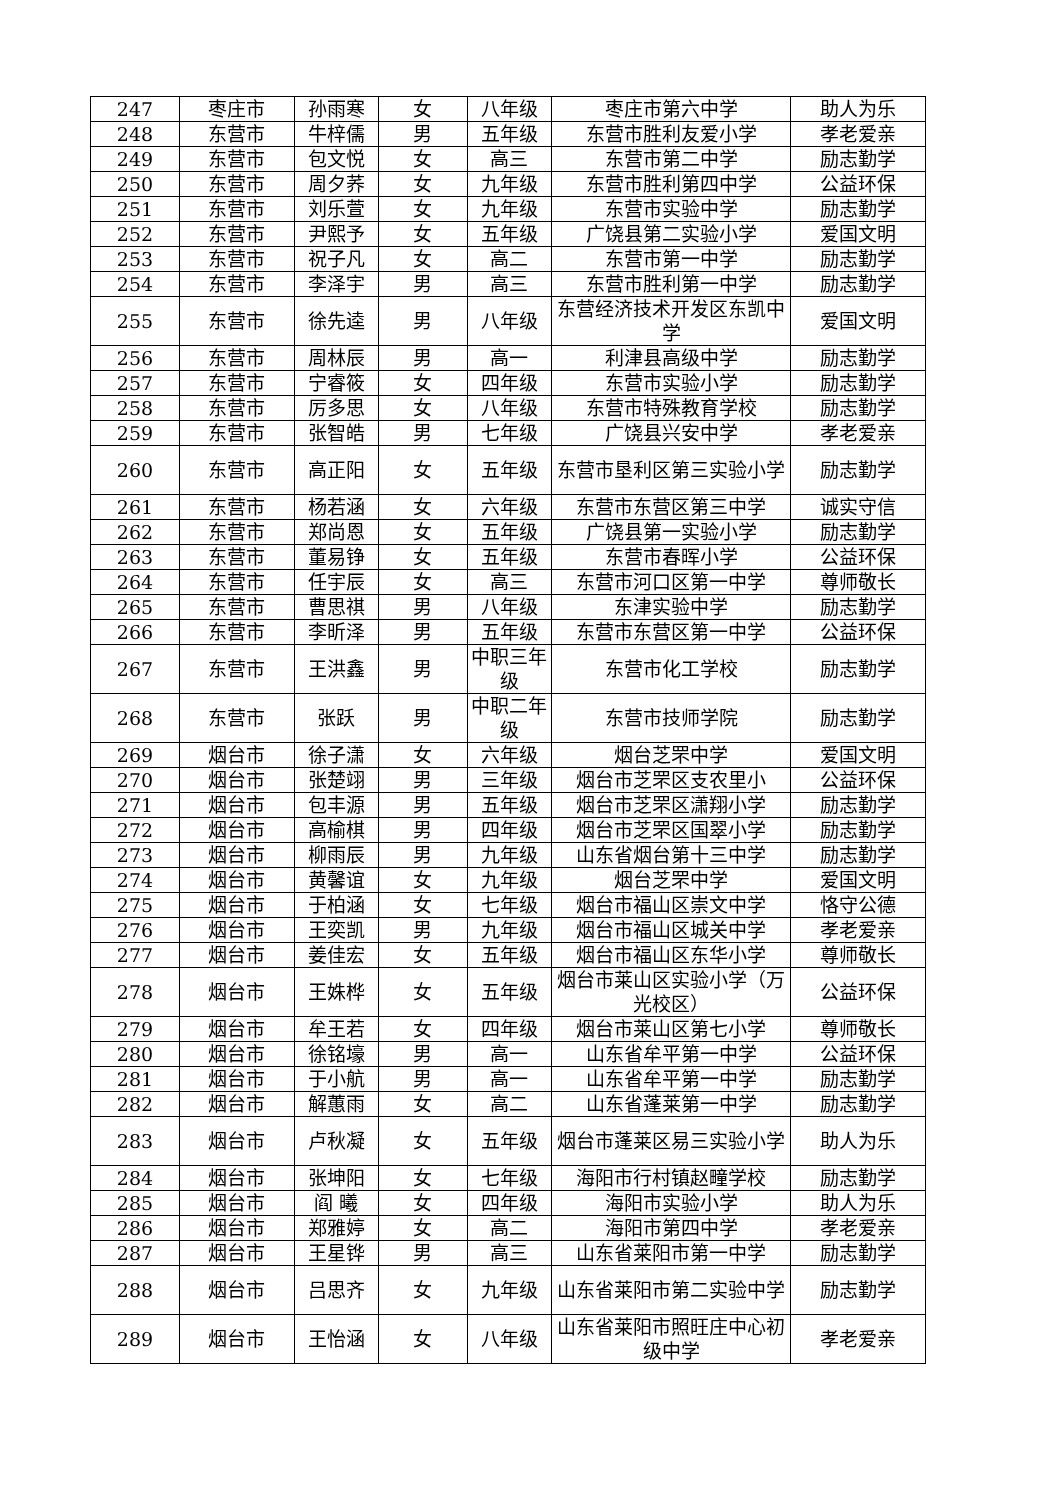| 247 | 枣庄市 | 孙雨寒 | 女 | 八年级 | 枣庄市第六中学 | 助人为乐 |
| 248 | 东营市 | 牛梓儒 | 男 | 五年级 | 东营市胜利友爱小学 | 孝老爱亲 |
| 249 | 东营市 | 包文悦 | 女 | 高三 | 东营市第二中学 | 励志勤学 |
| 250 | 东营市 | 周夕荞 | 女 | 九年级 | 东营市胜利第四中学 | 公益环保 |
| 251 | 东营市 | 刘乐萱 | 女 | 九年级 | 东营市实验中学 | 励志勤学 |
| 252 | 东营市 | 尹熙予 | 女 | 五年级 | 广饶县第二实验小学 | 爱国文明 |
| 253 | 东营市 | 祝子凡 | 女 | 高二 | 东营市第一中学 | 励志勤学 |
| 254 | 东营市 | 李泽宇 | 男 | 高三 | 东营市胜利第一中学 | 励志勤学 |
| 255 | 东营市 | 徐先逵 | 男 | 八年级 | 东营经济技术开发区东凯中学 | 爱国文明 |
| 256 | 东营市 | 周林辰 | 男 | 高一 | 利津县高级中学 | 励志勤学 |
| 257 | 东营市 | 宁睿筱 | 女 | 四年级 | 东营市实验小学 | 励志勤学 |
| 258 | 东营市 | 厉多思 | 女 | 八年级 | 东营市特殊教育学校 | 励志勤学 |
| 259 | 东营市 | 张智皓 | 男 | 七年级 | 广饶县兴安中学 | 孝老爱亲 |
| 260 | 东营市 | 高正阳 | 女 | 五年级 | 东营市垦利区第三实验小学 | 励志勤学 |
| 261 | 东营市 | 杨若涵 | 女 | 六年级 | 东营市东营区第三中学 | 诚实守信 |
| 262 | 东营市 | 郑尚恩 | 女 | 五年级 | 广饶县第一实验小学 | 励志勤学 |
| 263 | 东营市 | 董易铮 | 女 | 五年级 | 东营市春晖小学 | 公益环保 |
| 264 | 东营市 | 任宇辰 | 女 | 高三 | 东营市河口区第一中学 | 尊师敬长 |
| 265 | 东营市 | 曹思祺 | 男 | 八年级 | 东津实验中学 | 励志勤学 |
| 266 | 东营市 | 李昕泽 | 男 | 五年级 | 东营市东营区第一中学 | 公益环保 |
| 267 | 东营市 | 王洪鑫 | 男 | 中职三年级 | 东营市化工学校 | 励志勤学 |
| 268 | 东营市 | 张跃 | 男 | 中职二年级 | 东营市技师学院 | 励志勤学 |
| 269 | 烟台市 | 徐子潇 | 女 | 六年级 | 烟台芝罘中学 | 爱国文明 |
| 270 | 烟台市 | 张楚翊 | 男 | 三年级 | 烟台市芝罘区支农里小 | 公益环保 |
| 271 | 烟台市 | 包丰源 | 男 | 五年级 | 烟台市芝罘区潇翔小学 | 励志勤学 |
| 272 | 烟台市 | 高榆棋 | 男 | 四年级 | 烟台市芝罘区国翠小学 | 励志勤学 |
| 273 | 烟台市 | 柳雨辰 | 男 | 九年级 | 山东省烟台第十三中学 | 励志勤学 |
| 274 | 烟台市 | 黄馨谊 | 女 | 九年级 | 烟台芝罘中学 | 爱国文明 |
| 275 | 烟台市 | 于柏涵 | 女 | 七年级 | 烟台市福山区崇文中学 | 恪守公德 |
| 276 | 烟台市 | 王奕凯 | 男 | 九年级 | 烟台市福山区城关中学 | 孝老爱亲 |
| 277 | 烟台市 | 姜佳宏 | 女 | 五年级 | 烟台市福山区东华小学 | 尊师敬长 |
| 278 | 烟台市 | 王姝桦 | 女 | 五年级 | 烟台市莱山区实验小学（万光校区） | 公益环保 |
| 279 | 烟台市 | 牟王若 | 女 | 四年级 | 烟台市莱山区第七小学 | 尊师敬长 |
| 280 | 烟台市 | 徐铭壕 | 男 | 高一 | 山东省牟平第一中学 | 公益环保 |
| 281 | 烟台市 | 于小航 | 男 | 高一 | 山东省牟平第一中学 | 励志勤学 |
| 282 | 烟台市 | 解蕙雨 | 女 | 高二 | 山东省蓬莱第一中学 | 励志勤学 |
| 283 | 烟台市 | 卢秋凝 | 女 | 五年级 | 烟台市蓬莱区易三实验小学 | 助人为乐 |
| 284 | 烟台市 | 张坤阳 | 女 | 七年级 | 海阳市行村镇赵疃学校 | 励志勤学 |
| 285 | 烟台市 | 阎 曦 | 女 | 四年级 | 海阳市实验小学 | 助人为乐 |
| 286 | 烟台市 | 郑雅婷 | 女 | 高二 | 海阳市第四中学 | 孝老爱亲 |
| 287 | 烟台市 | 王星铧 | 男 | 高三 | 山东省莱阳市第一中学 | 励志勤学 |
| 288 | 烟台市 | 吕思齐 | 女 | 九年级 | 山东省莱阳市第二实验中学 | 励志勤学 |
| 289 | 烟台市 | 王怡涵 | 女 | 八年级 | 山东省莱阳市照旺庄中心初级中学 | 孝老爱亲 |